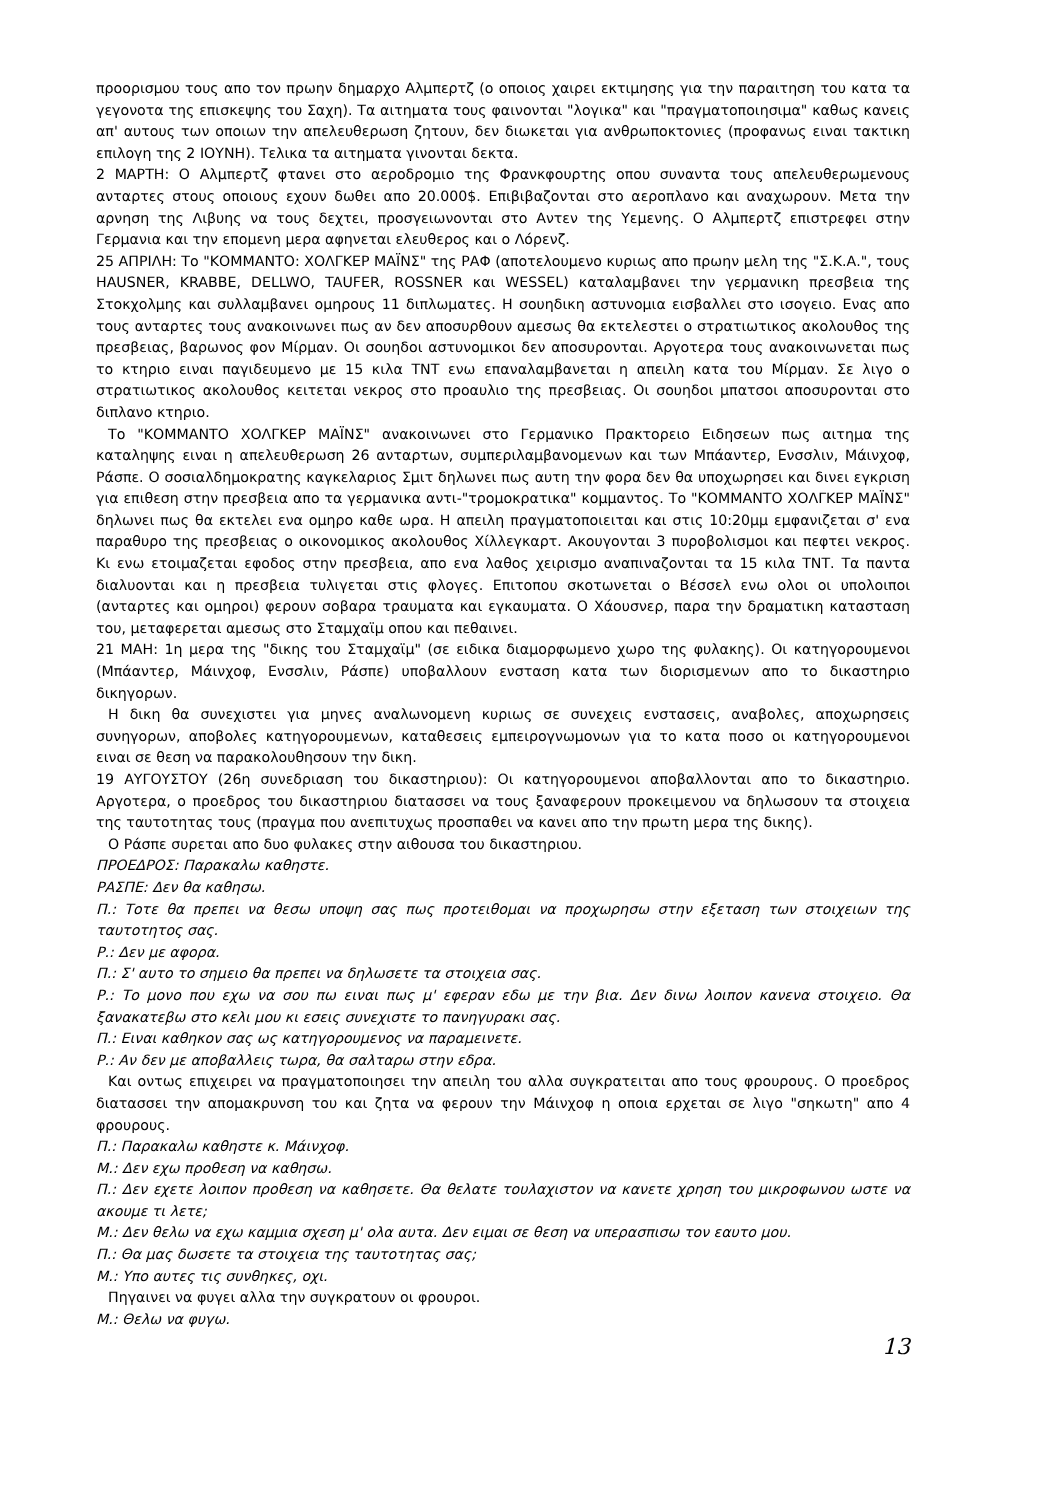προορισμου τους απο τον πρωην δημαρχο Αλμπερτζ (ο οποιος χαιρει εκτιμησης για την παραιτηση του κατα τα γεγονοτα της επισκεψης του Σαχη). Τα αιτηματα τους φαινονται "λογικα" και "πραγματοποιησιμα" καθως κανεις απ' αυτους των οποιων την απελευθερωση ζητουν, δεν διωκεται για ανθρωποκτονιες (προφανως ειναι τακτικη επιλογη της 2 ΙΟΥΝΗ). Τελικα τα αιτηματα γινονται δεκτα.
2 ΜΑΡΤΗ: Ο Αλμπερτζ φτανει στο αεροδρομιο της Φρανκφουρτης οπου συναντα τους απελευθερωμενους ανταρτες στους οποιους εχουν δωθει απο 20.000$. Επιβιβαζονται στο αεροπλανο και αναχωρουν. Μετα την αρνηση της Λιβυης να τους δεχτει, προσγειωνονται στο Αντεν της Υεμενης. Ο Αλμπερτζ επιστρεφει στην Γερμανια και την επομενη μερα αφηνεται ελευθερος και ο Λόρενζ.
25 ΑΠΡΙΛΗ: Το "ΚΟΜΜΑΝΤΟ: ΧΟΛΓΚΕΡ ΜΑΪΝΣ" της ΡΑΦ (αποτελουμενο κυριως απο πρωην μελη της "Σ.Κ.Α.", τους HAUSNER, KRABBE, DELLWO, TAUFER, ROSSNER και WESSEL) καταλαμβανει την γερμανικη πρεσβεια της Στοκχολμης και συλλαμβανει ομηρους 11 διπλωματες. Η σουηδικη αστυνομια εισβαλλει στο ισογειο. Ενας απο τους ανταρτες τους ανακοινωνει πως αν δεν αποσυρθουν αμεσως θα εκτελεστει ο στρατιωτικος ακολουθος της πρεσβειας, βαρωνος φον Μίρμαν. Οι σουηδοι αστυνομικοι δεν αποσυρονται. Αργοτερα τους ανακοινωνεται πως το κτηριο ειναι παγιδευμενο με 15 κιλα ΤΝΤ ενω επαναλαμβανεται η απειλη κατα του Μίρμαν. Σε λιγο ο στρατιωτικος ακολουθος κειτεται νεκρος στο προαυλιο της πρεσβειας. Οι σουηδοι μπατσοι αποσυρονται στο διπλανο κτηριο.
Το "ΚΟΜΜΑΝΤΟ ΧΟΛΓΚΕΡ ΜΑΪΝΣ" ανακοινωνει στο Γερμανικο Πρακτορειο Ειδησεων πως αιτημα της καταληψης ειναι η απελευθερωση 26 ανταρτων, συμπεριλαμβανομενων και των Μπάαντερ, Ενσσλιν, Μάινχοφ, Ράσπε. Ο σοσιαλδημοκρατης καγκελαριος Σμιτ δηλωνει πως αυτη την φορα δεν θα υποχωρησει και δινει εγκριση για επιθεση στην πρεσβεια απο τα γερμανικα αντι-"τρομοκρατικα" κομμαντος. Το "ΚΟΜΜΑΝΤΟ ΧΟΛΓΚΕΡ ΜΑΪΝΣ" δηλωνει πως θα εκτελει ενα ομηρο καθε ωρα. Η απειλη πραγματοποιειται και στις 10:20μμ εμφανιζεται σ' ενα παραθυρο της πρεσβειας ο οικονομικος ακολουθος Χίλλεγκαρτ. Ακουγονται 3 πυροβολισμοι και πεφτει νεκρος. Κι ενω ετοιμαζεται εφοδος στην πρεσβεια, απο ενα λαθος χειρισμο αναπιναζονται τα 15 κιλα ΤΝΤ. Τα παντα διαλυονται και η πρεσβεια τυλιγεται στις φλογες. Επιτοπου σκοτωνεται ο Βέσσελ ενω ολοι οι υπολοιποι (ανταρτες και ομηροι) φερουν σοβαρα τραυματα και εγκαυματα. Ο Χάουσνερ, παρα την δραματικη κατασταση του, μεταφερεται αμεσως στο Σταμχαϊμ οπου και πεθαινει.
21 ΜΑΗ: 1η μερα της "δικης του Σταμχαϊμ" (σε ειδικα διαμορφωμενο χωρο της φυλακης). Οι κατηγορουμενοι (Μπάαντερ, Μάινχοφ, Ενσσλιν, Ράσπε) υποβαλλουν ενσταση κατα των διορισμενων απο το δικαστηριο δικηγορων.
Η δικη θα συνεχιστει για μηνες αναλωνομενη κυριως σε συνεχεις ενστασεις, αναβολες, αποχωρησεις συνηγορων, αποβολες κατηγορουμενων, καταθεσεις εμπειρογνωμονων για το κατα ποσο οι κατηγορουμενοι ειναι σε θεση να παρακολουθησουν την δικη.
19 ΑΥΓΟΥΣΤΟΥ (26η συνεδριαση του δικαστηριου): Οι κατηγορουμενοι αποβαλλονται απο το δικαστηριο. Αργοτερα, ο προεδρος του δικαστηριου διατασσει να τους ξαναφερουν προκειμενου να δηλωσουν τα στοιχεια της ταυτοτητας τους (πραγμα που ανεπιτυχως προσπαθει να κανει απο την πρωτη μερα της δικης).
Ο Ράσπε συρεται απο δυο φυλακες στην αιθουσα του δικαστηριου.
ΠΡΟΕΔΡΟΣ: Παρακαλω καθηστε.
ΡΑΣΠΕ: Δεν θα καθησω.
Π.: Τοτε θα πρεπει να θεσω υποψη σας πως προτειθομαι να προχωρησω στην εξεταση των στοιχειων της ταυτοτητος σας.
Ρ.: Δεν με αφορα.
Π.: Σ' αυτο το σημειο θα πρεπει να δηλωσετε τα στοιχεια σας.
Ρ.: Το μονο που εχω να σου πω ειναι πως μ' εφεραν εδω με την βια. Δεν δινω λοιπον κανενα στοιχειο. Θα ξανακατεβω στο κελι μου κι εσεις συνεχιστε το πανηγυρακι σας.
Π.: Ειναι καθηκον σας ως κατηγορουμενος να παραμεινετε.
Ρ.: Αν δεν με αποβαλλεις τωρα, θα σαλταρω στην εδρα.
Και οντως επιχειρει να πραγματοποιησει την απειλη του αλλα συγκρατειται απο τους φρουρους. Ο προεδρος διατασσει την απομακρυνση του και ζητα να φερουν την Μάινχοφ η οποια ερχεται σε λιγο "σηκωτη" απο 4 φρουρους.
Π.: Παρακαλω καθηστε κ. Μάινχοφ.
Μ.: Δεν εχω προθεση να καθησω.
Π.: Δεν εχετε λοιπον προθεση να καθησετε. Θα θελατε τουλαχιστον να κανετε χρηση του μικροφωνου ωστε να ακουμε τι λετε;
Μ.: Δεν θελω να εχω καμμια σχεση μ' ολα αυτα. Δεν ειμαι σε θεση να υπερασπισω τον εαυτο μου.
Π.: Θα μας δωσετε τα στοιχεια της ταυτοτητας σας;
Μ.: Υπο αυτες τις συνθηκες, οχι.
Πηγαινει να φυγει αλλα την συγκρατουν οι φρουροι.
Μ.: Θελω να φυγω.
13